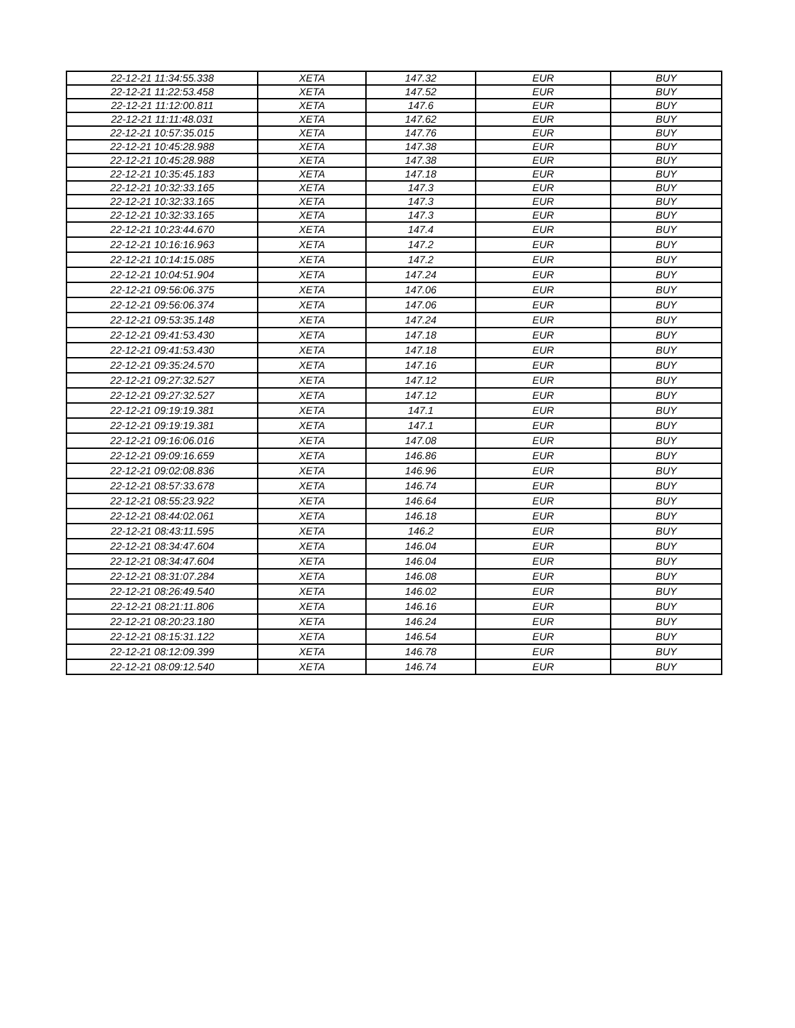| 22-12-21 11:34:55.338 | XETA | 147.32 | EUR | BUY |
| 22-12-21 11:22:53.458 | XETA | 147.52 | EUR | BUY |
| 22-12-21 11:12:00.811 | XETA | 147.6 | EUR | BUY |
| 22-12-21 11:11:48.031 | XETA | 147.62 | EUR | BUY |
| 22-12-21 10:57:35.015 | XETA | 147.76 | EUR | BUY |
| 22-12-21 10:45:28.988 | XETA | 147.38 | EUR | BUY |
| 22-12-21 10:45:28.988 | XETA | 147.38 | EUR | BUY |
| 22-12-21 10:35:45.183 | XETA | 147.18 | EUR | BUY |
| 22-12-21 10:32:33.165 | XETA | 147.3 | EUR | BUY |
| 22-12-21 10:32:33.165 | XETA | 147.3 | EUR | BUY |
| 22-12-21 10:32:33.165 | XETA | 147.3 | EUR | BUY |
| 22-12-21 10:23:44.670 | XETA | 147.4 | EUR | BUY |
| 22-12-21 10:16:16.963 | XETA | 147.2 | EUR | BUY |
| 22-12-21 10:14:15.085 | XETA | 147.2 | EUR | BUY |
| 22-12-21 10:04:51.904 | XETA | 147.24 | EUR | BUY |
| 22-12-21 09:56:06.375 | XETA | 147.06 | EUR | BUY |
| 22-12-21 09:56:06.374 | XETA | 147.06 | EUR | BUY |
| 22-12-21 09:53:35.148 | XETA | 147.24 | EUR | BUY |
| 22-12-21 09:41:53.430 | XETA | 147.18 | EUR | BUY |
| 22-12-21 09:41:53.430 | XETA | 147.18 | EUR | BUY |
| 22-12-21 09:35:24.570 | XETA | 147.16 | EUR | BUY |
| 22-12-21 09:27:32.527 | XETA | 147.12 | EUR | BUY |
| 22-12-21 09:27:32.527 | XETA | 147.12 | EUR | BUY |
| 22-12-21 09:19:19.381 | XETA | 147.1 | EUR | BUY |
| 22-12-21 09:19:19.381 | XETA | 147.1 | EUR | BUY |
| 22-12-21 09:16:06.016 | XETA | 147.08 | EUR | BUY |
| 22-12-21 09:09:16.659 | XETA | 146.86 | EUR | BUY |
| 22-12-21 09:02:08.836 | XETA | 146.96 | EUR | BUY |
| 22-12-21 08:57:33.678 | XETA | 146.74 | EUR | BUY |
| 22-12-21 08:55:23.922 | XETA | 146.64 | EUR | BUY |
| 22-12-21 08:44:02.061 | XETA | 146.18 | EUR | BUY |
| 22-12-21 08:43:11.595 | XETA | 146.2 | EUR | BUY |
| 22-12-21 08:34:47.604 | XETA | 146.04 | EUR | BUY |
| 22-12-21 08:34:47.604 | XETA | 146.04 | EUR | BUY |
| 22-12-21 08:31:07.284 | XETA | 146.08 | EUR | BUY |
| 22-12-21 08:26:49.540 | XETA | 146.02 | EUR | BUY |
| 22-12-21 08:21:11.806 | XETA | 146.16 | EUR | BUY |
| 22-12-21 08:20:23.180 | XETA | 146.24 | EUR | BUY |
| 22-12-21 08:15:31.122 | XETA | 146.54 | EUR | BUY |
| 22-12-21 08:12:09.399 | XETA | 146.78 | EUR | BUY |
| 22-12-21 08:09:12.540 | XETA | 146.74 | EUR | BUY |